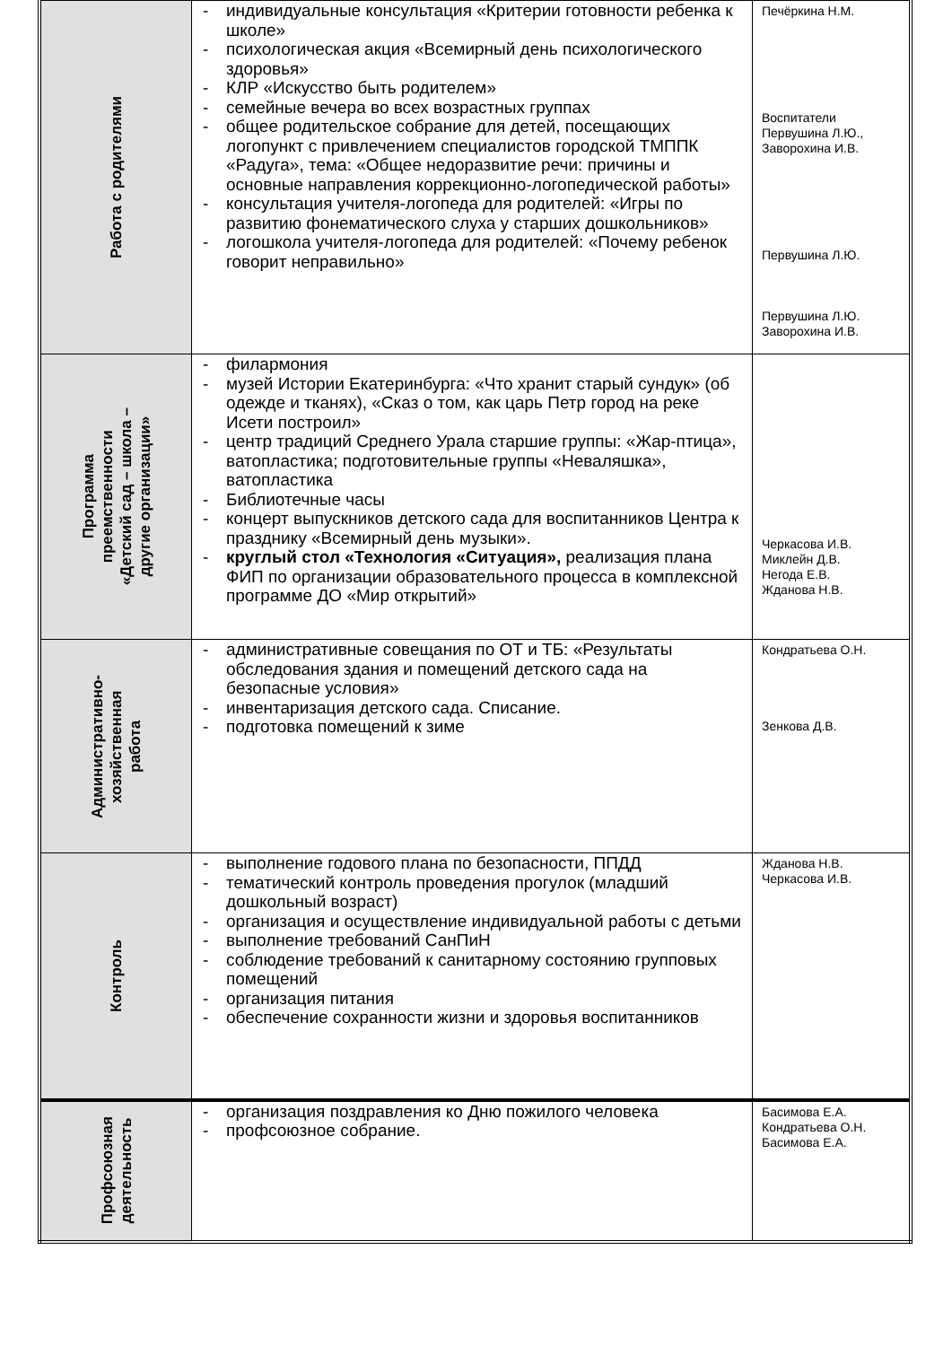| Работа с родителями | - индивидуальные консультация «Критерии готовности ребенка к школе» - психологическая акция «Всемирный день психологического здоровья» - КЛР «Искусство быть родителем» - семейные вечера во всех возрастных группах - общее родительское собрание для детей, посещающих логопункт с привлечением специалистов городской ТМППК «Радуга», тема: «Общее недоразвитие речи: причины и основные направления коррекционно-логопедической работы» - консультация учителя-логопеда для родителей: «Игры по развитию фонематического слуха у старших дошкольников» - логошкола учителя-логопеда для родителей: «Почему ребенок говорит неправильно» | Печёркина Н.М. Воспитатели Первушина Л.Ю., Заворохина И.В. Первушина Л.Ю. Первушина Л.Ю. Заворохина И.В. |
| Программа преемственности «Детский сад – школа – другие организации» | - филармония - музей Истории Екатеринбурга: «Что хранит старый сундук» (об одежде и тканях), «Сказ о том, как царь Петр город на реке Исети построил» - центр традиций Среднего Урала старшие группы: «Жар-птица», ватопластика; подготовительные группы «Неваляшка», ватопластика - Библиотечные часы - концерт выпускников детского сада для воспитанников Центра к празднику «Всемирный день музыки». - круглый стол «Технология «Ситуация», реализация плана ФИП по организации образовательного процесса в комплексной программе ДО «Мир открытий» | Черкасова И.В. Миклейн Д.В. Негода Е.В. Жданова Н.В. |
| Административно- хозяйственная работа | - административные совещания по ОТ и ТБ: «Результаты обследования здания и помещений детского сада на безопасные условия» - инвентаризация детского сада. Списание. - подготовка помещений к зиме | Кондратьева О.Н. Зенкова Д.В. |
| Контроль | - выполнение годового плана по безопасности, ППДД - тематический контроль проведения прогулок (младший дошкольный возраст) - организация и осуществление индивидуальной работы с детьми - выполнение требований СанПиН - соблюдение требований к санитарному состоянию групповых помещений - организация питания - обеспечение сохранности жизни и здоровья воспитанников | Жданова Н.В. Черкасова И.В. |
| Профсоюзная деятельность | - организация поздравления ко Дню пожилого человека - профсоюзное собрание. | Басимова Е.А. Кондратьева О.Н. Басимова Е.А. |